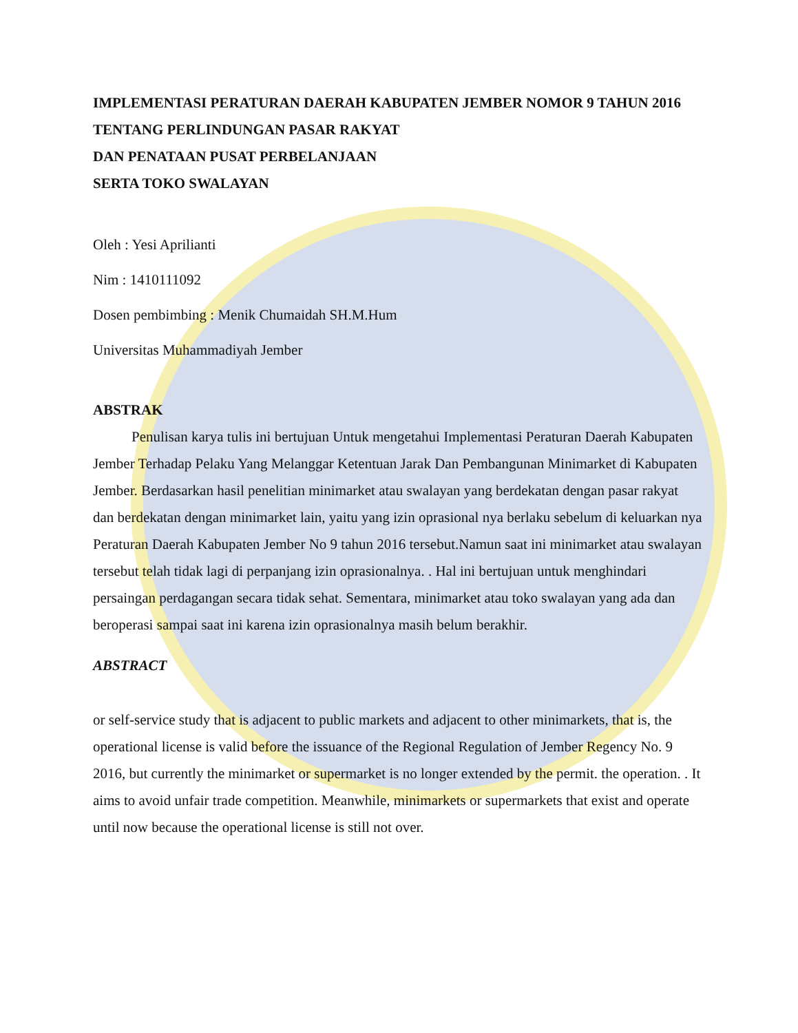IMPLEMENTASI PERATURAN DAERAH KABUPATEN JEMBER NOMOR 9 TAHUN 2016 TENTANG PERLINDUNGAN PASAR RAKYAT
DAN PENATAAN PUSAT PERBELANJAAN
SERTA TOKO SWALAYAN
Oleh : Yesi Aprilianti
Nim : 1410111092
Dosen pembimbing : Menik Chumaidah SH.M.Hum
Universitas Muhammadiyah Jember
ABSTRAK
Penulisan karya tulis ini bertujuan Untuk mengetahui Implementasi Peraturan Daerah Kabupaten Jember Terhadap Pelaku Yang Melanggar Ketentuan Jarak Dan Pembangunan Minimarket di Kabupaten Jember. Berdasarkan hasil penelitian minimarket atau swalayan yang berdekatan dengan pasar rakyat dan berdekatan dengan minimarket lain, yaitu yang izin oprasional nya berlaku sebelum di keluarkan nya Peraturan Daerah Kabupaten Jember No 9 tahun 2016 tersebut.Namun saat ini minimarket atau swalayan tersebut telah tidak lagi di perpanjang izin oprasionalnya. . Hal ini bertujuan untuk menghindari persaingan perdagangan secara tidak sehat. Sementara, minimarket atau toko swalayan yang ada dan beroperasi sampai saat ini karena izin oprasionalnya masih belum berakhir.
ABSTRACT
or self-service study that is adjacent to public markets and adjacent to other minimarkets, that is, the operational license is valid before the issuance of the Regional Regulation of Jember Regency No. 9 2016, but currently the minimarket or supermarket is no longer extended by the permit. the operation. . It aims to avoid unfair trade competition. Meanwhile, minimarkets or supermarkets that exist and operate until now because the operational license is still not over.